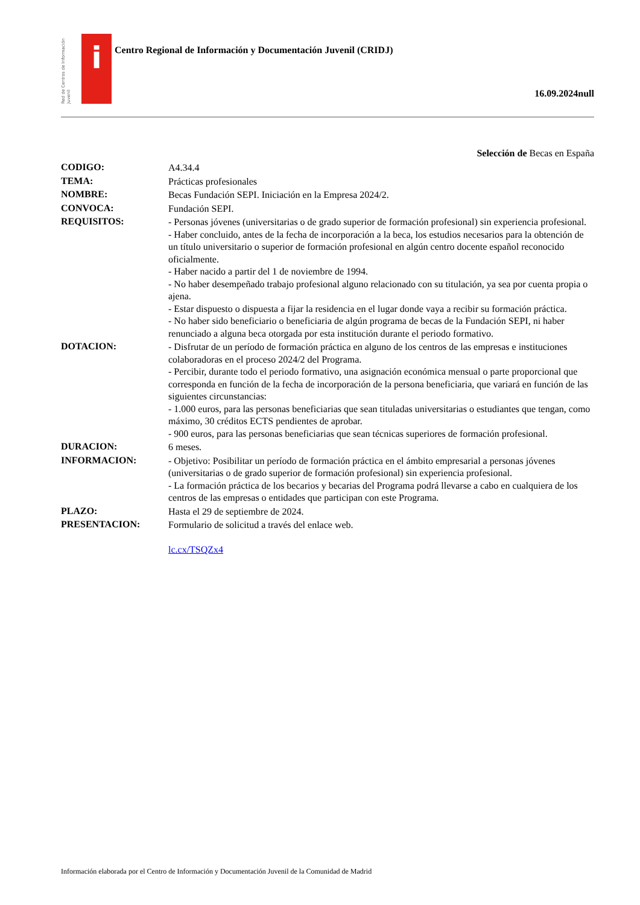Red de Centros de Información Juvenil
i
Centro Regional de Información y Documentación Juvenil (CRIDJ)
16.09.2024null
Selección de Becas en España
| CODIGO: | A4.34.4 |
| TEMA: | Prácticas profesionales |
| NOMBRE: | Becas Fundación SEPI. Iniciación en la Empresa 2024/2. |
| CONVOCA: | Fundación SEPI. |
| REQUISITOS: | - Personas jóvenes (universitarias o de grado superior de formación profesional) sin experiencia profesional. - Haber concluido, antes de la fecha de incorporación a la beca, los estudios necesarios para la obtención de un título universitario o superior de formación profesional en algún centro docente español reconocido oficialmente. - Haber nacido a partir del 1 de noviembre de 1994. - No haber desempeñado trabajo profesional alguno relacionado con su titulación, ya sea por cuenta propia o ajena. - Estar dispuesto o dispuesta a fijar la residencia en el lugar donde vaya a recibir su formación práctica. - No haber sido beneficiario o beneficiaria de algún programa de becas de la Fundación SEPI, ni haber renunciado a alguna beca otorgada por esta institución durante el periodo formativo. |
| DOTACION: | - Disfrutar de un período de formación práctica en alguno de los centros de las empresas e instituciones colaboradoras en el proceso 2024/2 del Programa. - Percibir, durante todo el periodo formativo, una asignación económica mensual o parte proporcional que corresponda en función de la fecha de incorporación de la persona beneficiaria, que variará en función de las siguientes circunstancias: - 1.000 euros, para las personas beneficiarias que sean tituladas universitarias o estudiantes que tengan, como máximo, 30 créditos ECTS pendientes de aprobar. - 900 euros, para las personas beneficiarias que sean técnicas superiores de formación profesional. |
| DURACION: | 6 meses. |
| INFORMACION: | - Objetivo: Posibilitar un período de formación práctica en el ámbito empresarial a personas jóvenes (universitarias o de grado superior de formación profesional) sin experiencia profesional. - La formación práctica de los becarios y becarias del Programa podrá llevarse a cabo en cualquiera de los centros de las empresas o entidades que participan con este Programa. |
| PLAZO: | Hasta el 29 de septiembre de 2024. |
| PRESENTACION: | Formulario de solicitud a través del enlace web. lc.cx/TSQZx4 |
Información elaborada por el Centro de Información y Documentación Juvenil de la Comunidad de Madrid